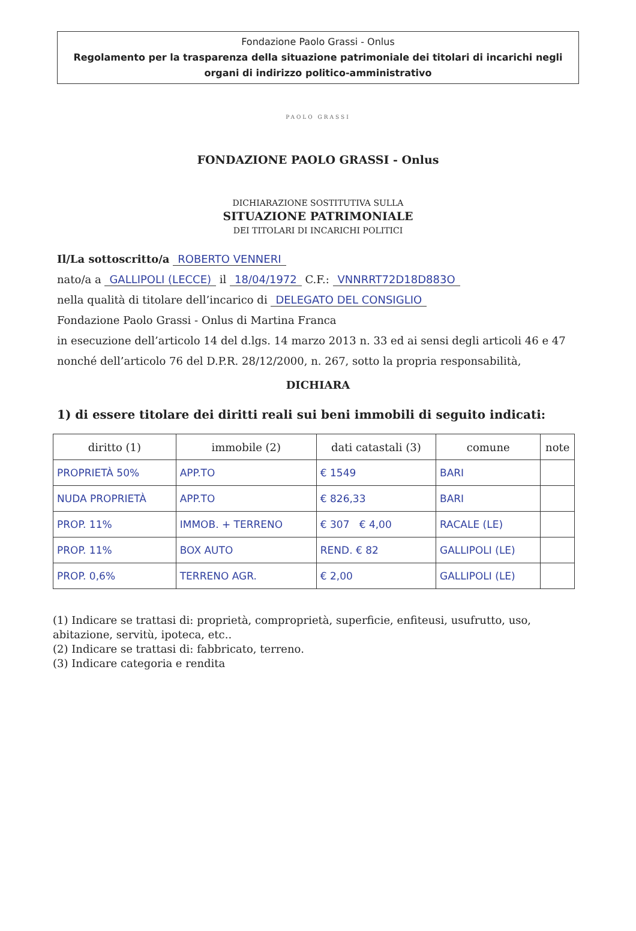Fondazione Paolo Grassi - Onlus
Regolamento per la trasparenza della situazione patrimoniale dei titolari di incarichi negli organi di indirizzo politico-amministrativo
PAOLO GRASSI
FONDAZIONE PAOLO GRASSI - Onlus
DICHIARAZIONE SOSTITUTIVA SULLA
SITUAZIONE PATRIMONIALE
DEI TITOLARI DI INCARICHI POLITICI
Il/La sottoscritto/a ROBERTO VENNERI
nato/a a GALLIPOLI (LECCE) il 18/04/1972 C.F.: VNNRRT72D18D883O
nella qualità di titolare dell’incarico di DELEGATO DEL CONSIGLIO
Fondazione Paolo Grassi - Onlus di Martina Franca
in esecuzione dell’articolo 14 del d.lgs. 14 marzo 2013 n. 33 ed ai sensi degli articoli 46 e 47 nonché dell’articolo 76 del D.P.R. 28/12/2000, n. 267, sotto la propria responsabilità,
DICHIARA
1) di essere titolare dei diritti reali sui beni immobili di seguito indicati:
| diritto (1) | immobile (2) | dati catastali (3) | comune | note |
| --- | --- | --- | --- | --- |
| PROPRIETÀ 50% | APP.TO | € 1549 | BARI | |
| NUDA PROPRIETÀ | APP.TO | € 826,33 | BARI | |
| PROP. 11% | IMMOB. + TERRENO | € 307 € 4,00 | RACALE (LE) | |
| PROP. 11% | BOX AUTO | REND. € 82 | GALLIPOLI (LE) | |
| PROP. 0,6% | TERRENO AGR. | € 2,00 | GALLIPOLI (LE) | |
(1) Indicare se trattasi di: proprietà, comproprietà, superficie, enfiteusi, usufrutto, uso, abitazione, servitù, ipoteca, etc..
(2) Indicare se trattasi di: fabbricato, terreno.
(3) Indicare categoria e rendita